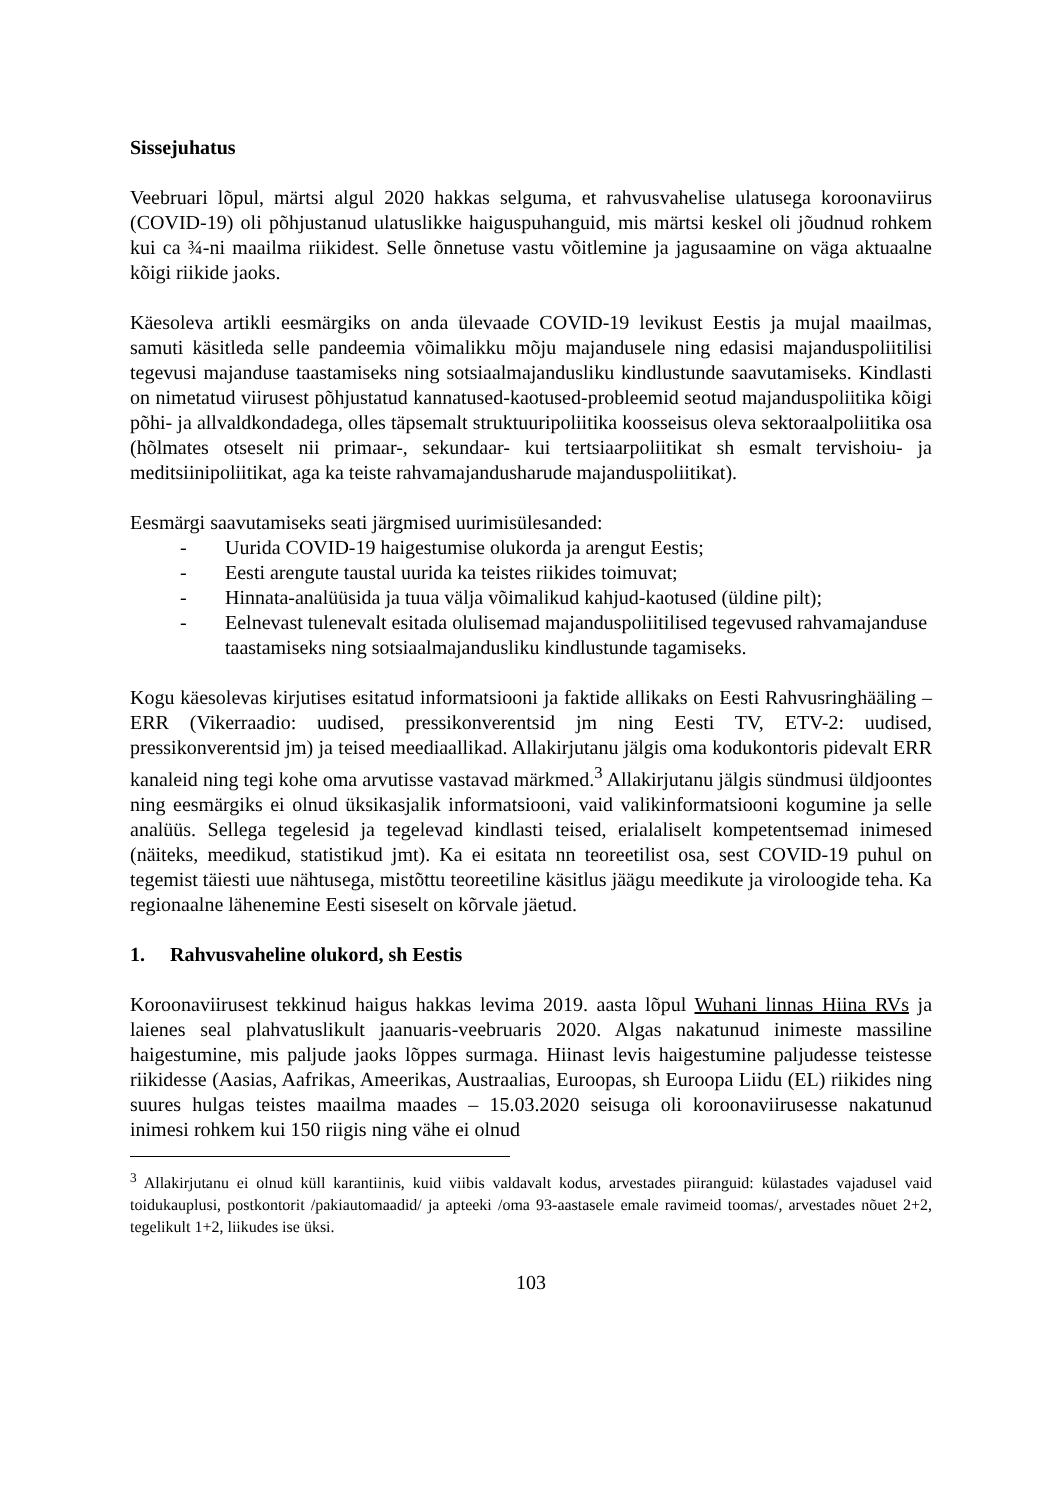Sissejuhatus
Veebruari lõpul, märtsi algul 2020 hakkas selguma, et rahvusvahelise ulatusega koroonaviirus (COVID-19) oli põhjustanud ulatuslikke haiguspuhanguid, mis märtsi keskel oli jõudnud rohkem kui ca ¾-ni maailma riikidest. Selle õnnetuse vastu võitlemine ja jagusaamine on väga aktuaalne kõigi riikide jaoks.
Käesoleva artikli eesmärgiks on anda ülevaade COVID-19 levikust Eestis ja mujal maailmas, samuti käsitleda selle pandeemia võimalikku mõju majandusele ning edasisi majanduspoliitilisi tegevusi majanduse taastamiseks ning sotsiaalmajandusliku kindlustunde saavutamiseks. Kindlasti on nimetatud viirusest põhjustatud kannatused-kaotused-probleemid seotud majanduspoliitika kõigi põhi- ja allvaldkondadega, olles täpsemalt struktuuripoliitika koosseisus oleva sektoraalpoliitika osa (hõlmates otseselt nii primaar-, sekundaar- kui tertsiaarpoliitikat sh esmalt tervishoiu- ja meditsiinipoliitikat, aga ka teiste rahvamajandusharude majanduspoliitikat).
Eesmärgi saavutamiseks seati järgmised uurimisülesanded:
- Uurida COVID-19 haigestumise olukorda ja arengut Eestis;
- Eesti arengute taustal uurida ka teistes riikides toimuvat;
- Hinnata-analüüsida ja tuua välja võimalikud kahjud-kaotused (üldine pilt);
- Eelnevast tulenevalt esitada olulisemad majanduspoliitilised tegevused rahvamajanduse taastamiseks ning sotsiaalmajandusliku kindlustunde tagamiseks.
Kogu käesolevas kirjutises esitatud informatsiooni ja faktide allikaks on Eesti Rahvusringhääling – ERR (Vikerraadio: uudised, pressikonverentsid jm ning Eesti TV, ETV-2: uudised, pressikonverentsid jm) ja teised meediaallikad. Allakirjutanu jälgis oma kodukontoris pidevalt ERR kanaleid ning tegi kohe oma arvutisse vastavad märkmed.<sup>3</sup> Allakirjutanu jälgis sündmusi üldjoontes ning eesmärgiks ei olnud üksikasjalik informatsiooni, vaid valikinformatsiooni kogumine ja selle analüüs. Sellega tegelesid ja tegelevad kindlasti teised, erialaliselt kompetentsemad inimesed (näiteks, meedikud, statistikud jmt). Ka ei esitata nn teoreetilist osa, sest COVID-19 puhul on tegemist täiesti uue nähtusega, mistõttu teoreetiline käsitlus jäägu meedikute ja viroloogide teha. Ka regionaalne lähenemine Eesti siseselt on kõrvale jäetud.
1. Rahvusvaheline olukord, sh Eestis
Koroonaviirusest tekkinud haigus hakkas levima 2019. aasta lõpul Wuhani linnas Hiina RVs ja laienes seal plahvatuslikult jaanuaris-veebruaris 2020. Algas nakatunud inimeste massiline haigestumine, mis paljude jaoks lõppes surmaga. Hiinast levis haigestumine paljudesse teistesse riikidesse (Aasias, Aafrikas, Ameerikas, Austraalias, Euroopas, sh Euroopa Liidu (EL) riikides ning suures hulgas teistes maailma maades – 15.03.2020 seisuga oli koroonaviirusesse nakatunud inimesi rohkem kui 150 riigis ning vähe ei olnud
<sup>3</sup> Allakirjutanu ei olnud küll karantiinis, kuid viibis valdavalt kodus, arvestades piiranguid: külastades vajadusel vaid toidukauplusi, postkontorit /pakiautomaadid/ ja apteeki /oma 93-aastasele emale ravimeid toomas/, arvestades nõuet 2+2, tegelikult 1+2, liikudes ise üksi.
103